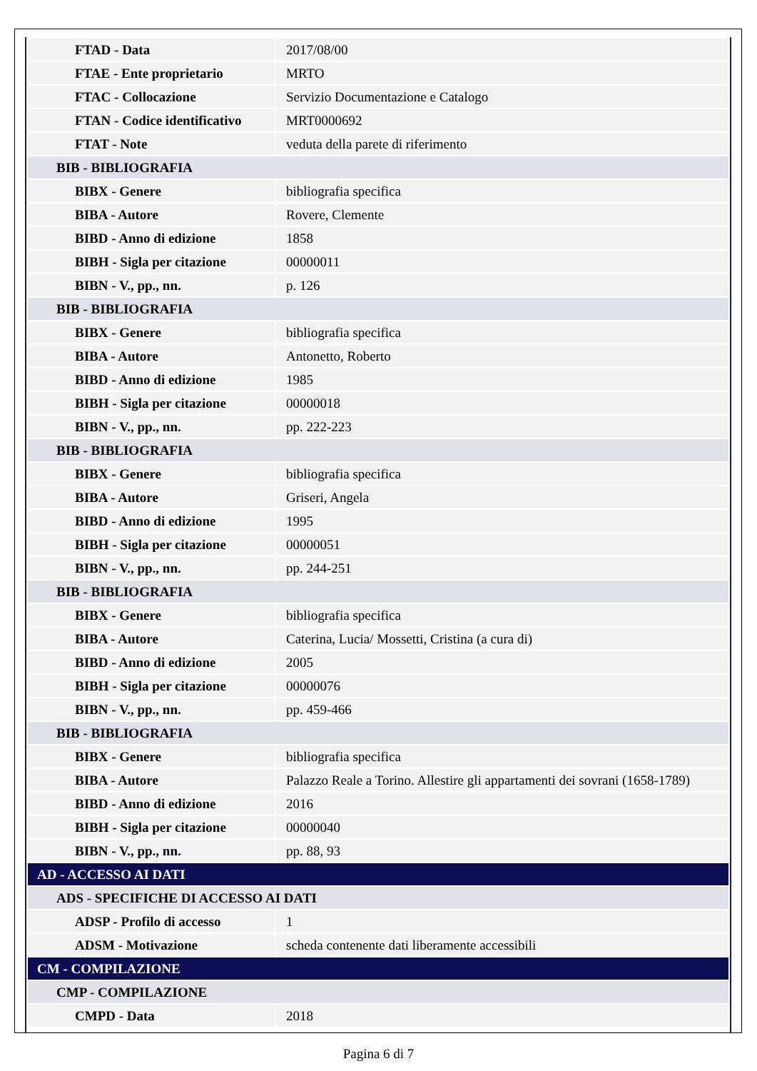| FTAD - Data | 2017/08/00 |
| FTAE - Ente proprietario | MRTO |
| FTAC - Collocazione | Servizio Documentazione e Catalogo |
| FTAN - Codice identificativo | MRT0000692 |
| FTAT - Note | veduta della parete di riferimento |
| BIB - BIBLIOGRAFIA | |
| BIBX - Genere | bibliografia specifica |
| BIBA - Autore | Rovere, Clemente |
| BIBD - Anno di edizione | 1858 |
| BIBH - Sigla per citazione | 00000011 |
| BIBN - V., pp., nn. | p. 126 |
| BIB - BIBLIOGRAFIA | |
| BIBX - Genere | bibliografia specifica |
| BIBA - Autore | Antonetto, Roberto |
| BIBD - Anno di edizione | 1985 |
| BIBH - Sigla per citazione | 00000018 |
| BIBN - V., pp., nn. | pp. 222-223 |
| BIB - BIBLIOGRAFIA | |
| BIBX - Genere | bibliografia specifica |
| BIBA - Autore | Griseri, Angela |
| BIBD - Anno di edizione | 1995 |
| BIBH - Sigla per citazione | 00000051 |
| BIBN - V., pp., nn. | pp. 244-251 |
| BIB - BIBLIOGRAFIA | |
| BIBX - Genere | bibliografia specifica |
| BIBA - Autore | Caterina, Lucia/ Mossetti, Cristina (a cura di) |
| BIBD - Anno di edizione | 2005 |
| BIBH - Sigla per citazione | 00000076 |
| BIBN - V., pp., nn. | pp. 459-466 |
| BIB - BIBLIOGRAFIA | |
| BIBX - Genere | bibliografia specifica |
| BIBA - Autore | Palazzo Reale a Torino. Allestire gli appartamenti dei sovrani (1658-1789) |
| BIBD - Anno di edizione | 2016 |
| BIBH - Sigla per citazione | 00000040 |
| BIBN - V., pp., nn. | pp. 88, 93 |
| AD - ACCESSO AI DATI | |
| ADS - SPECIFICHE DI ACCESSO AI DATI | |
| ADSP - Profilo di accesso | 1 |
| ADSM - Motivazione | scheda contenente dati liberamente accessibili |
| CM - COMPILAZIONE | |
| CMP - COMPILAZIONE | |
| CMPD - Data | 2018 |
Pagina 6 di 7